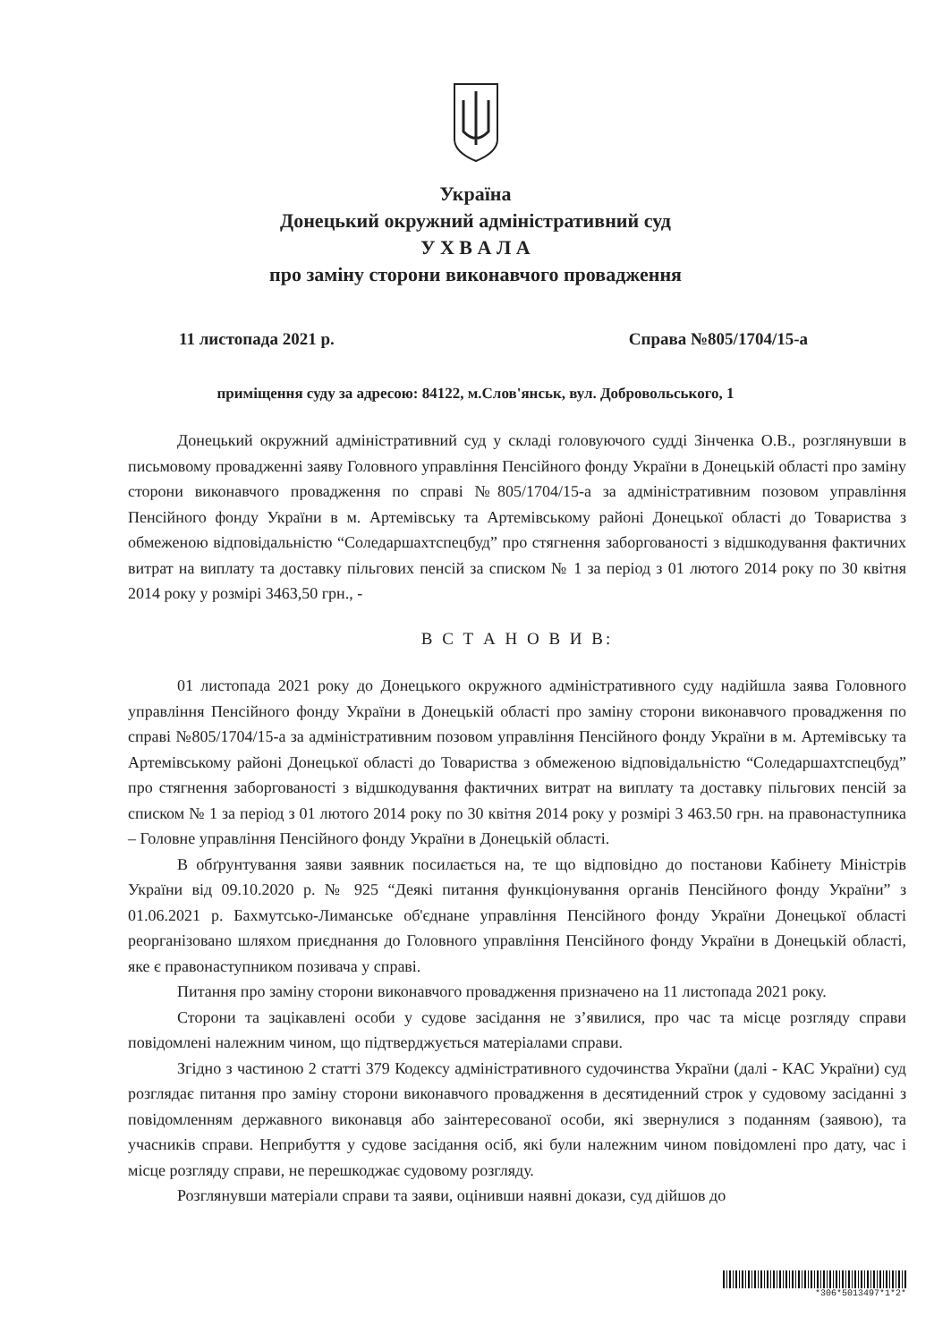Україна
Донецький окружний адміністративний суд
У Х В А Л А
про заміну сторони виконавчого провадження
11 листопада 2021 р. Справа №805/1704/15-а
приміщення суду за адресою: 84122, м.Слов'янськ, вул. Добровольського, 1
Донецький окружний адміністративний суд у складі головуючого судді Зінченка О.В., розглянувши в письмовому провадженні заяву Головного управління Пенсійного фонду України в Донецькій області про заміну сторони виконавчого провадження по справі №805/1704/15-а за адміністративним позовом управління Пенсійного фонду України в м. Артемівську та Артемівському районі Донецької області до Товариства з обмеженою відповідальністю “Соледаршахтспецбуд” про стягнення заборгованості з відшкодування фактичних витрат на виплату та доставку пільгових пенсій за списком № 1 за період з 01 лютого 2014 року по 30 квітня 2014 року у розмірі 3463,50 грн., -
В С Т А Н О В И В:
01 листопада 2021 року до Донецького окружного адміністративного суду надійшла заява Головного управління Пенсійного фонду України в Донецькій області про заміну сторони виконавчого провадження по справі №805/1704/15-а за адміністративним позовом управління Пенсійного фонду України в м. Артемівську та Артемівському районі Донецької області до Товариства з обмеженою відповідальністю “Соледаршахтспецбуд” про стягнення заборгованості з відшкодування фактичних витрат на виплату та доставку пільгових пенсій за списком № 1 за період з 01 лютого 2014 року по 30 квітня 2014 року у розмірі 3 463.50 грн. на правонаступника – Головне управління Пенсійного фонду України в Донецькій області.
В обґрунтування заяви заявник посилається на, те що відповідно до постанови Кабінету Міністрів України від 09.10.2020 р. № 925 “Деякі питання функціонування органів Пенсійного фонду України” з 01.06.2021 р. Бахмутсько-Лиманське об'єднане управління Пенсійного фонду України Донецької області реорганізовано шляхом приєднання до Головного управління Пенсійного фонду України в Донецькій області, яке є правонаступником позивача у справі.
Питання про заміну сторони виконавчого провадження призначено на 11 листопада 2021 року.
Сторони та зацікавлені особи у судове засідання не з’явилися, про час та місце розгляду справи повідомлені належним чином, що підтверджується матеріалами справи.
Згідно з частиною 2 статті 379 Кодексу адміністративного судочинства України (далі - КАС України) суд розглядає питання про заміну сторони виконавчого провадження в десятиденний строк у судовому засіданні з повідомленням державного виконавця або заінтересованої особи, які звернулися з поданням (заявою), та учасників справи. Неприбуття у судове засідання осіб, які були належним чином повідомлені про дату, час і місце розгляду справи, не перешкоджає судовому розгляду.
Розглянувши матеріали справи та заяви, оцінивши наявні докази, суд дійшов до
*306*5013497*1*2*